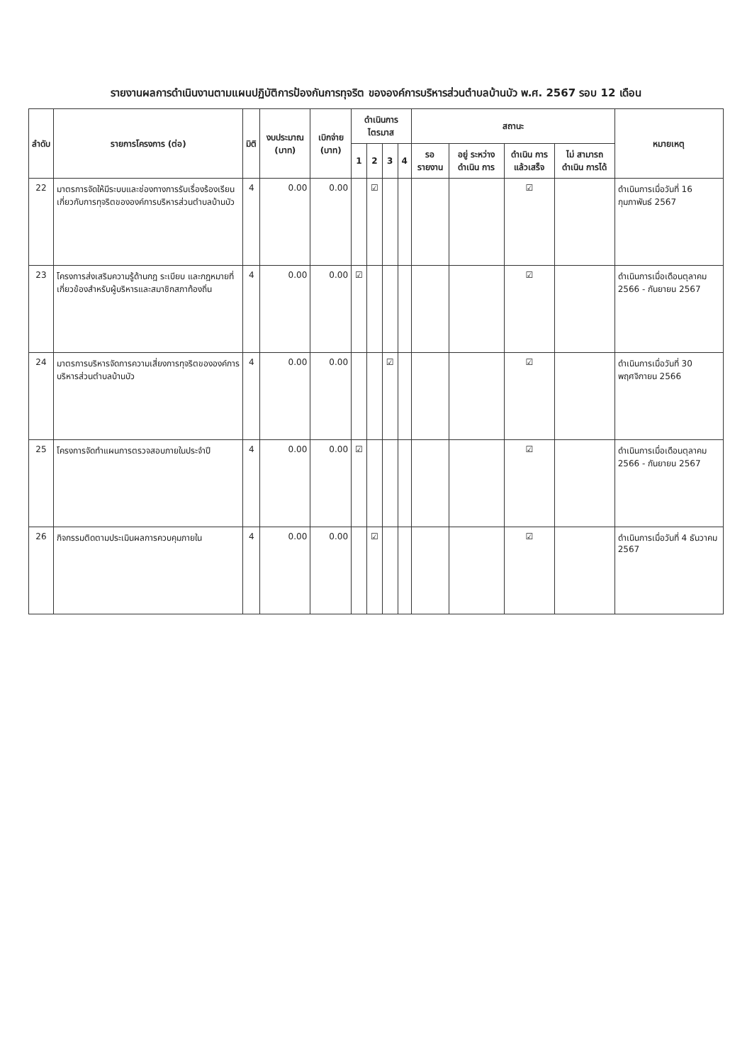รายงานผลการดำเนินงานตามแผนปฏิบัติการป้องกันการทุจริต ขององค์การบริหารส่วนตำบลบ้านบัว พ.ศ. 2567 รอบ 12 เดือน
| ลำดับ | รายการโครงการ (ต่อ) | มิติ | งบประมาณ (บาท) | เบิกจ่าย (บาท) | ดำเนินการไตรมาส | | | | สถานะ | | | | หมายเหตุ |
| --- | --- | --- | --- | --- | --- | --- | --- | --- | --- | --- | --- | --- | --- |
| | | | | | 1 | 2 | 3 | 4 | รอ รายงาน | อยู่ ระหว่าง ดำเนิน การ | ดำเนิน การ แล้วเสร็จ | ไม่ สามารถ ดำเนิน การได้ | |
| 22 | มาตรการจัดให้มีระบบและช่องทางการรับเรื่องร้องเรียนเกี่ยวกับการทุจริตขององค์การบริหารส่วนตำบลบ้านบัว | 4 | 0.00 | 0.00 | | ☑ | | | | | ☑ | | ดำเนินการเมื่อวันที่ 16 กุมภาพันธ์ 2567 |
| 23 | โครงการส่งเสริมความรู้ด้านกฎ ระเบียบ และกฎหมายที่เกี่ยวข้องสำหรับผู้บริหารและสมาชิกสภาท้องถิ่น | 4 | 0.00 | 0.00 | ☑ | | | | | | ☑ | | ดำเนินการเมื่อเดือนตุลาคม 2566 - กันยายน 2567 |
| 24 | มาตรการบริหารจัดการความเสี่ยงการทุจริตขององค์การบริหารส่วนตำบลบ้านบัว | 4 | 0.00 | 0.00 | | | ☑ | | | | ☑ | | ดำเนินการเมื่อวันที่ 30 พฤศจิกายน 2566 |
| 25 | โครงการจัดทำแผนการตรวจสอบภายในประจำปี | 4 | 0.00 | 0.00 | ☑ | | | | | | ☑ | | ดำเนินการเมื่อเดือนตุลาคม 2566 - กันยายน 2567 |
| 26 | กิจกรรมติดตามประเมินผลการควบคุมภายใน | 4 | 0.00 | 0.00 | | ☑ | | | | | ☑ | | ดำเนินการเมื่อวันที่ 4 ธันวาคม 2567 |